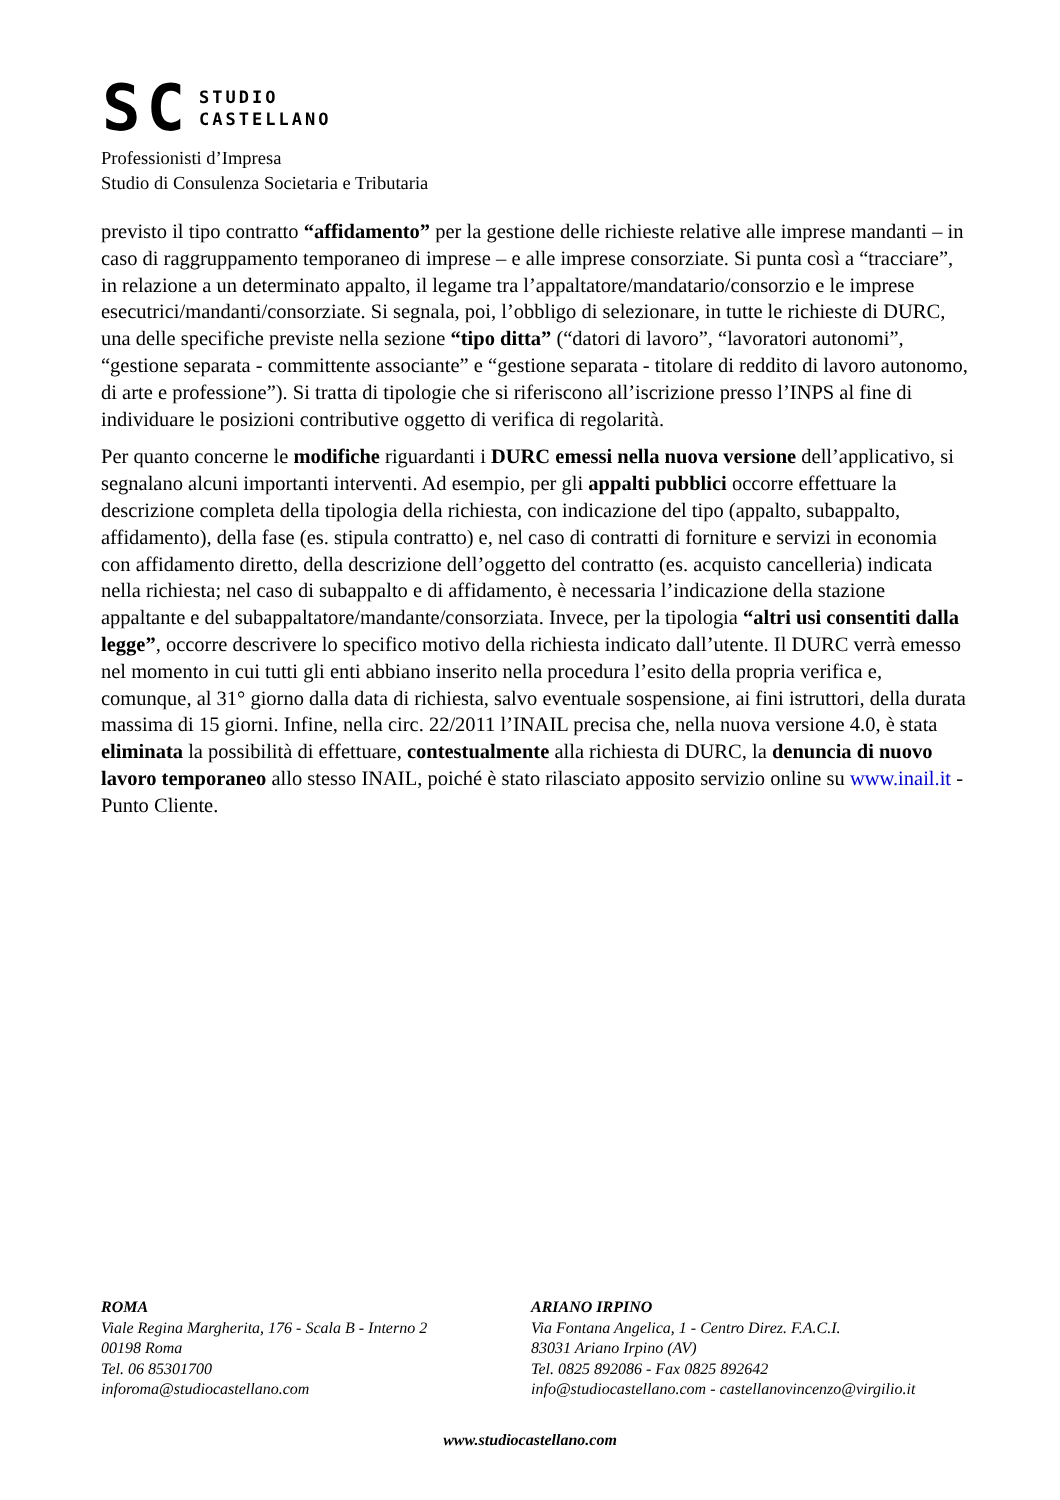SC
STUDIO
CASTELLANO
Professionisti d’Impresa
Studio di Consulenza Societaria e Tributaria
previsto il tipo contratto “affidamento” per la gestione delle richieste relative alle imprese mandanti – in caso di raggruppamento temporaneo di imprese – e alle imprese consorziate. Si punta così a “tracciare”, in relazione a un determinato appalto, il legame tra l’appaltatore/mandatario/consorzio e le imprese esecutrici/mandanti/consorziate. Si segnala, poi, l’obbligo di selezionare, in tutte le richieste di DURC, una delle specifiche previste nella sezione “tipo ditta” (“datori di lavoro”, “lavoratori autonomi”, “gestione separata - committente associante” e “gestione separata - titolare di reddito di lavoro autonomo, di arte e professione”). Si tratta di tipologie che si riferiscono all’iscrizione presso l’INPS al fine di individuare le posizioni contributive oggetto di verifica di regolarità.
Per quanto concerne le modifiche riguardanti i DURC emessi nella nuova versione dell’applicativo, si segnalano alcuni importanti interventi. Ad esempio, per gli appalti pubblici occorre effettuare la descrizione completa della tipologia della richiesta, con indicazione del tipo (appalto, subappalto, affidamento), della fase (es. stipula contratto) e, nel caso di contratti di forniture e servizi in economia con affidamento diretto, della descrizione dell’oggetto del contratto (es. acquisto cancelleria) indicata nella richiesta; nel caso di subappalto e di affidamento, è necessaria l’indicazione della stazione appaltante e del subappaltatore/mandante/consorziata. Invece, per la tipologia “altri usi consentiti dalla legge”, occorre descrivere lo specifico motivo della richiesta indicato dall’utente. Il DURC verrà emesso nel momento in cui tutti gli enti abbiano inserito nella procedura l’esito della propria verifica e, comunque, al 31° giorno dalla data di richiesta, salvo eventuale sospensione, ai fini istruttori, della durata massima di 15 giorni. Infine, nella circ. 22/2011 l’INAIL precisa che, nella nuova versione 4.0, è stata eliminata la possibilità di effettuare, contestualmente alla richiesta di DURC, la denuncia di nuovo lavoro temporaneo allo stesso INAIL, poiché è stato rilasciato apposito servizio online su www.inail.it - Punto Cliente.
ROMA
Viale Regina Margherita, 176 - Scala B - Interno 2
00198 Roma
Tel. 06 85301700
inforoma@studiocastellano.com
ARIANO IRPINO
Via Fontana Angelica, 1 - Centro Direz. F.A.C.I.
83031 Ariano Irpino (AV)
Tel. 0825 892086 - Fax 0825 892642
info@studiocastellano.com - castellanovincenzo@virgilio.it
www.studiocastellano.com